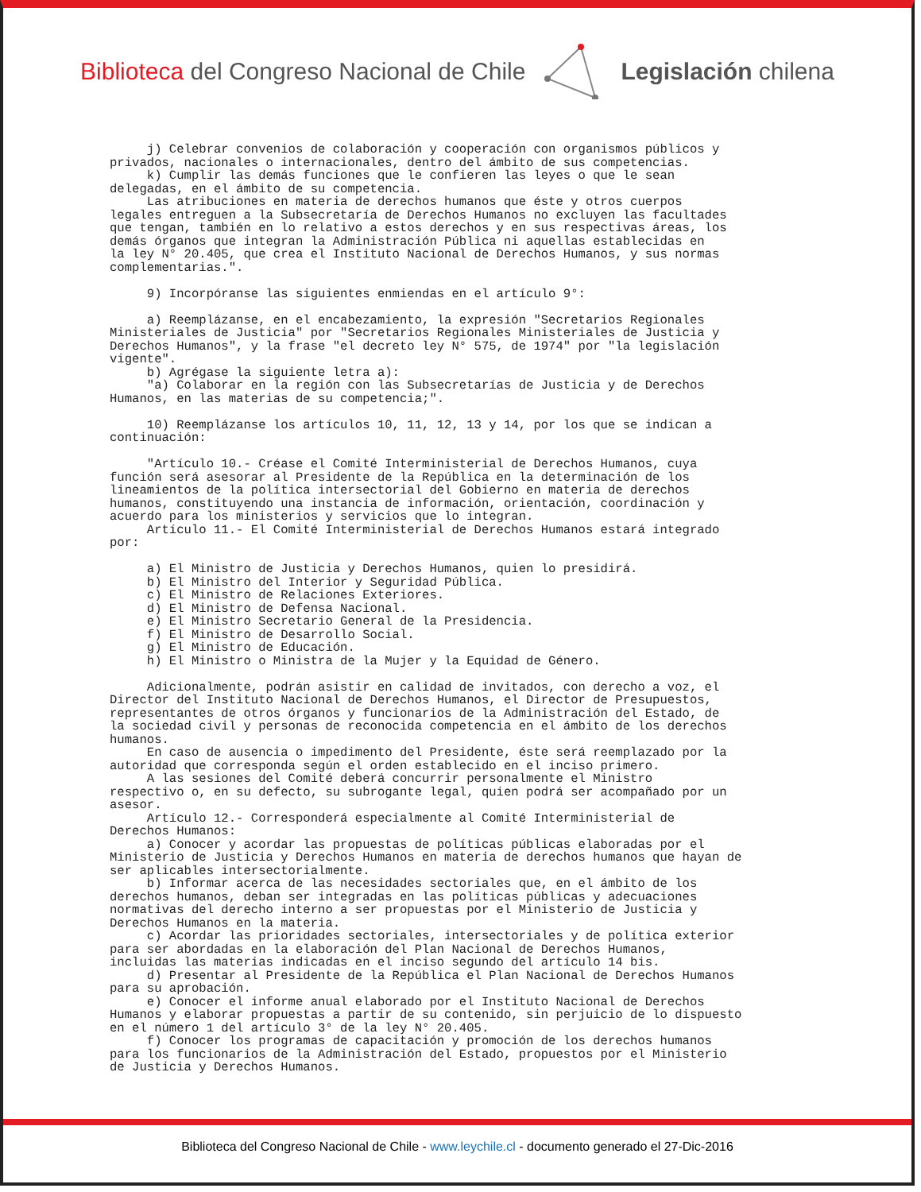Biblioteca del Congreso Nacional de Chile Legislación chilena
j) Celebrar convenios de colaboración y cooperación con organismos públicos y privados, nacionales o internacionales, dentro del ámbito de sus competencias. k) Cumplir las demás funciones que le confieren las leyes o que le sean delegadas, en el ámbito de su competencia. Las atribuciones en materia de derechos humanos que éste y otros cuerpos legales entreguen a la Subsecretaría de Derechos Humanos no excluyen las facultades que tengan, también en lo relativo a estos derechos y en sus respectivas áreas, los demás órganos que integran la Administración Pública ni aquellas establecidas en la ley N° 20.405, que crea el Instituto Nacional de Derechos Humanos, y sus normas complementarias.". 9) Incorpóranse las siguientes enmiendas en el artículo 9°: a) Reemplázanse, en el encabezamiento, la expresión "Secretarios Regionales Ministeriales de Justicia" por "Secretarios Regionales Ministeriales de Justicia y Derechos Humanos", y la frase "el decreto ley N° 575, de 1974" por "la legislación vigente". b) Agrégase la siguiente letra a): "a) Colaborar en la región con las Subsecretarías de Justicia y de Derechos Humanos, en las materias de su competencia;". 10) Reemplázanse los artículos 10, 11, 12, 13 y 14, por los que se indican a continuación: "Artículo 10.- Créase el Comité Interministerial de Derechos Humanos, cuya función será asesorar al Presidente de la República en la determinación de los lineamientos de la política intersectorial del Gobierno en materia de derechos humanos, constituyendo una instancia de información, orientación, coordinación y acuerdo para los ministerios y servicios que lo integran. Artículo 11.- El Comité Interministerial de Derechos Humanos estará integrado por: a) El Ministro de Justicia y Derechos Humanos, quien lo presidirá. b) El Ministro del Interior y Seguridad Pública. c) El Ministro de Relaciones Exteriores. d) El Ministro de Defensa Nacional. e) El Ministro Secretario General de la Presidencia. f) El Ministro de Desarrollo Social. g) El Ministro de Educación. h) El Ministro o Ministra de la Mujer y la Equidad de Género. Adicionalmente, podrán asistir en calidad de invitados, con derecho a voz, el Director del Instituto Nacional de Derechos Humanos, el Director de Presupuestos, representantes de otros órganos y funcionarios de la Administración del Estado, de la sociedad civil y personas de reconocida competencia en el ámbito de los derechos humanos. En caso de ausencia o impedimento del Presidente, éste será reemplazado por la autoridad que corresponda según el orden establecido en el inciso primero. A las sesiones del Comité deberá concurrir personalmente el Ministro respectivo o, en su defecto, su subrogante legal, quien podrá ser acompañado por un asesor. Artículo 12.- Corresponderá especialmente al Comité Interministerial de Derechos Humanos: a) Conocer y acordar las propuestas de políticas públicas elaboradas por el Ministerio de Justicia y Derechos Humanos en materia de derechos humanos que hayan de ser aplicables intersectorialmente. b) Informar acerca de las necesidades sectoriales que, en el ámbito de los derechos humanos, deban ser integradas en las políticas públicas y adecuaciones normativas del derecho interno a ser propuestas por el Ministerio de Justicia y Derechos Humanos en la materia. c) Acordar las prioridades sectoriales, intersectoriales y de política exterior para ser abordadas en la elaboración del Plan Nacional de Derechos Humanos, incluidas las materias indicadas en el inciso segundo del artículo 14 bis. d) Presentar al Presidente de la República el Plan Nacional de Derechos Humanos para su aprobación. e) Conocer el informe anual elaborado por el Instituto Nacional de Derechos Humanos y elaborar propuestas a partir de su contenido, sin perjuicio de lo dispuesto en el número 1 del artículo 3° de la ley N° 20.405. f) Conocer los programas de capacitación y promoción de los derechos humanos para los funcionarios de la Administración del Estado, propuestos por el Ministerio de Justicia y Derechos Humanos.
Biblioteca del Congreso Nacional de Chile - www.leychile.cl - documento generado el 27-Dic-2016